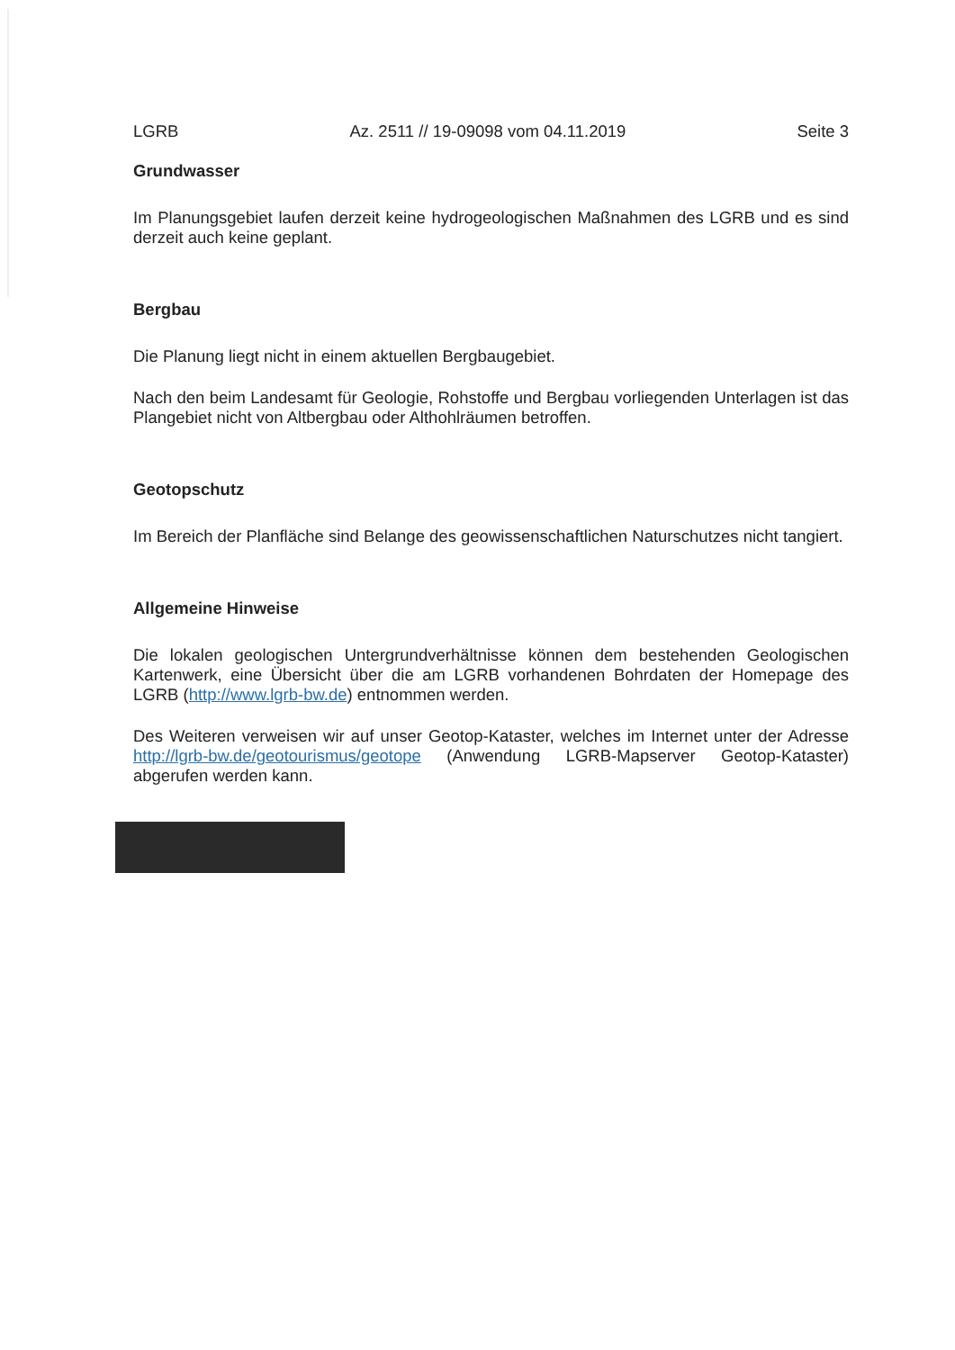LGRB Az. 2511 // 19-09098 vom 04.11.2019 Seite 3
Grundwasser
Im Planungsgebiet laufen derzeit keine hydrogeologischen Maßnahmen des LGRB und es sind derzeit auch keine geplant.
Bergbau
Die Planung liegt nicht in einem aktuellen Bergbaugebiet.
Nach den beim Landesamt für Geologie, Rohstoffe und Bergbau vorliegenden Unterlagen ist das Plangebiet nicht von Altbergbau oder Althohlräumen betroffen.
Geotopschutz
Im Bereich der Planfläche sind Belange des geowissenschaftlichen Naturschutzes nicht tangiert.
Allgemeine Hinweise
Die lokalen geologischen Untergrundverhältnisse können dem bestehenden Geologischen Kartenwerk, eine Übersicht über die am LGRB vorhandenen Bohrdaten der Homepage des LGRB (http://www.lgrb-bw.de) entnommen werden.
Des Weiteren verweisen wir auf unser Geotop-Kataster, welches im Internet unter der Adresse http://lgrb-bw.de/geotourismus/geotope (Anwendung LGRB-Mapserver Geotop-Kataster) abgerufen werden kann.